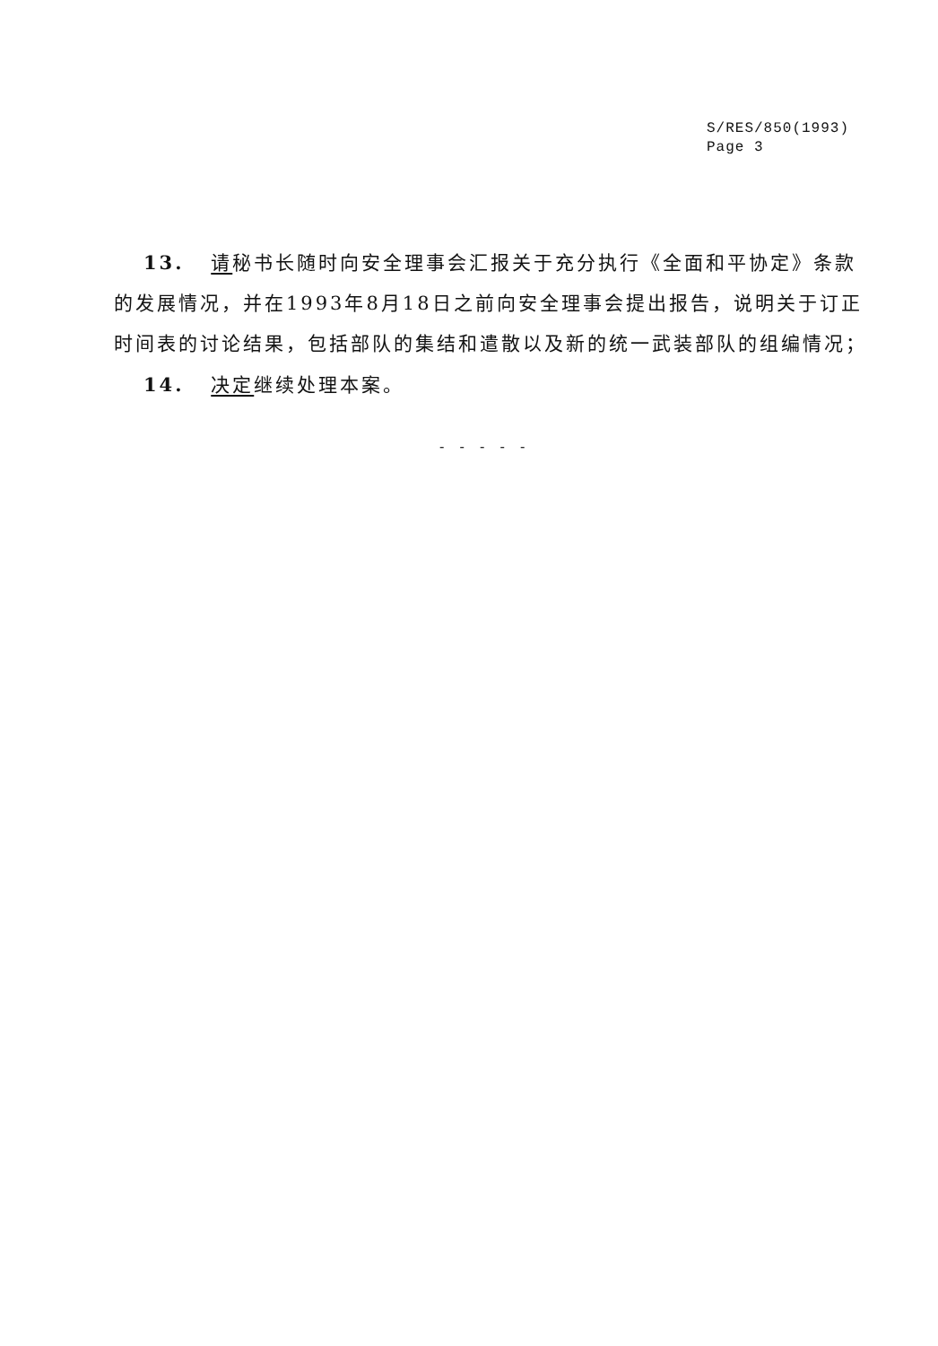S/RES/850(1993)
Page 3
13. 请秘书长随时向安全理事会汇报关于充分执行《全面和平协定》条款的发展情况，并在1993年8月18日之前向安全理事会提出报告，说明关于订正时间表的讨论结果，包括部队的集结和遣散以及新的统一武装部队的组编情况；
14. 决定继续处理本案。
- - - - -